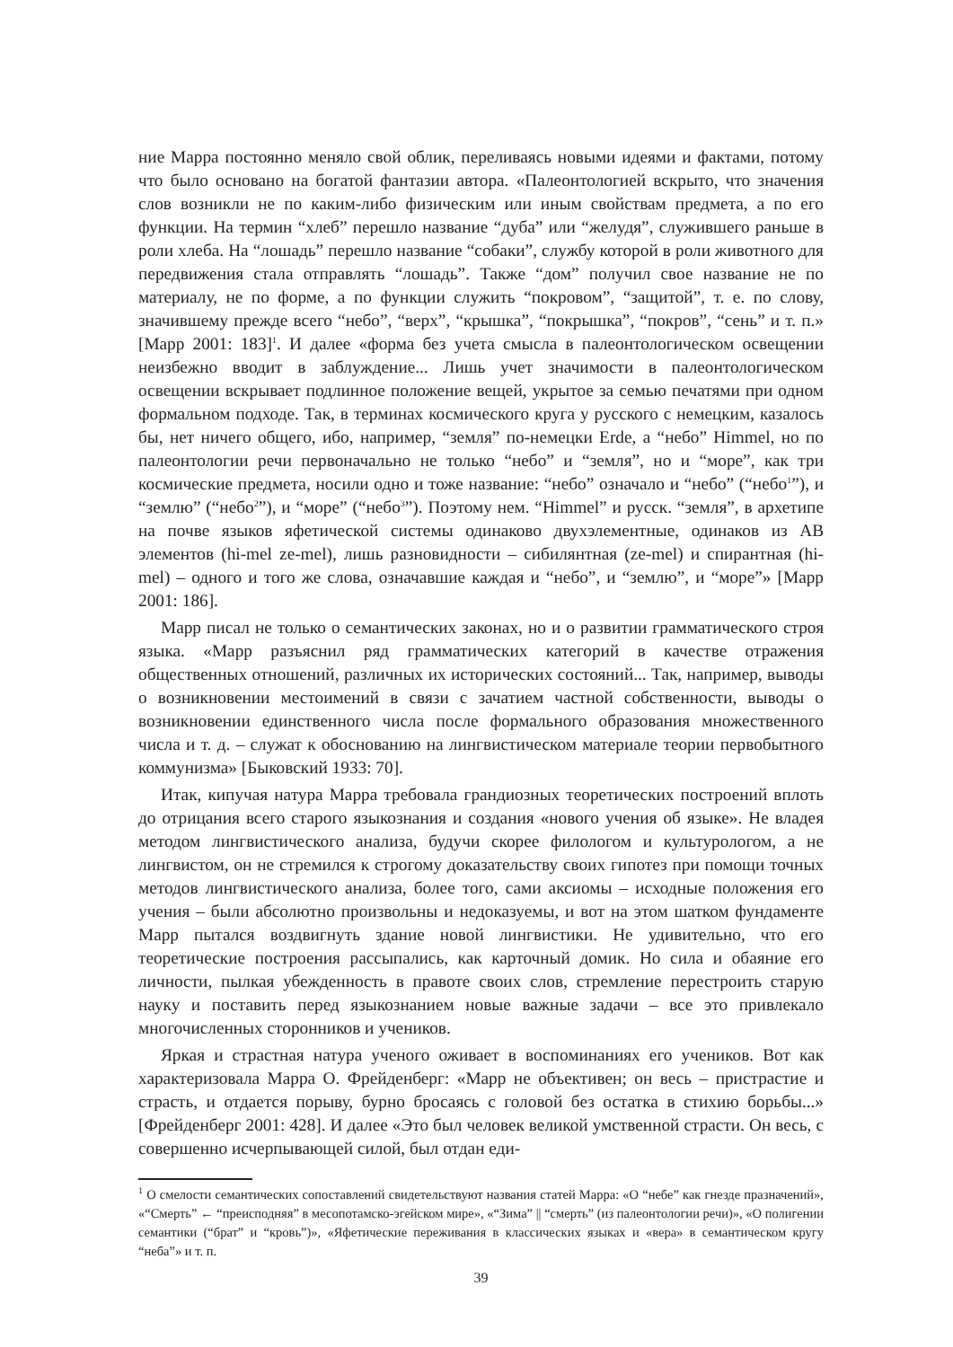ние Марра постоянно меняло свой облик, переливаясь новыми идеями и фактами, потому что было основано на богатой фантазии автора. «Палеонтологией вскрыто, что значения слов возникли не по каким-либо физическим или иным свойствам предмета, а по его функции. На термин “хлеб” перешло название “дуба” или “желудя”, служившего раньше в роли хлеба. На “лошадь” перешло название “собаки”, службу которой в роли животного для передвижения стала отправлять “лошадь”. Также “дом” получил свое название не по материалу, не по форме, а по функции служить “покровом”, “защитой”, т. е. по слову, значившему прежде всего “небо”, “верх”, “крышка”, “покрышка”, “покров”, “сень” и т. п.» [Марр 2001: 183]<sup>1</sup>. И далее «форма без учета смысла в палеонтологическом освещении неизбежно вводит в заблуждение... Лишь учет значимости в палеонтологическом освещении вскрывает подлинное положение вещей, укрытое за семью печатями при одном формальном подходе. Так, в терминах космического круга у русского с немецким, казалось бы, нет ничего общего, ибо, например, “земля” по-немецки Erde, а “небо” Himmel, но по палеонтологии речи первоначально не только “небо” и “земля”, но и “море”, как три космические предмета, носили одно и тоже название: “небо” означало и “небо” (“небо<sup>1</sup>”), и “землю” (“небо<sup>2</sup>”), и “море” (“небо<sup>3</sup>”). Поэтому нем. “Himmel” и русск. “земля”, в архетипе на почве языков яфетической системы одинаково двухэлементные, одинаков из AB элементов (hi-mel ze-mel), лишь разновидности – сибилянтная (ze-mel) и спирантная (hi-mel) – одного и того же слова, означавшие каждая и “небо”, и “землю”, и “море”» [Марр 2001: 186].
Марр писал не только о семантических законах, но и о развитии грамматического строя языка. «Марр разъяснил ряд грамматических категорий в качестве отражения общественных отношений, различных их исторических состояний... Так, например, выводы о возникновении местоимений в связи с зачатием частной собственности, выводы о возникновении единственного числа после формального образования множественного числа и т. д. – служат к обоснованию на лингвистическом материале теории первобытного коммунизма» [Быковский 1933: 70].
Итак, кипучая натура Марра требовала грандиозных теоретических построений вплоть до отрицания всего старого языкознания и создания «нового учения об языке». Не владея методом лингвистического анализа, будучи скорее филологом и культурологом, а не лингвистом, он не стремился к строгому доказательству своих гипотез при помощи точных методов лингвистического анализа, более того, сами аксиомы – исходные положения его учения – были абсолютно произвольны и недоказуемы, и вот на этом шатком фундаменте Марр пытался воздвигнуть здание новой лингвистики. Не удивительно, что его теоретические построения рассыпались, как карточный домик. Но сила и обаяние его личности, пылкая убежденность в правоте своих слов, стремление перестроить старую науку и поставить перед языкознанием новые важные задачи – все это привлекало многочисленных сторонников и учеников.
Яркая и страстная натура ученого оживает в воспоминаниях его учеников. Вот как характеризовала Марра О. Фрейденберг: «Марр не объективен; он весь – пристрастие и страсть, и отдается порыву, бурно бросаясь с головой без остатка в стихию борьбы...» [Фрейденберг 2001: 428]. И далее «Это был человек великой умственной страсти. Он весь, с совершенно исчерпывающей силой, был отдан еди-
<sup>1</sup> О смелости семантических сопоставлений свидетельствуют названия статей Марра: «О “небе” как гнезде празначений», «“Смерть” ← “преисподняя” в месопотамско-эгейском мире», «“Зима” || “смерть” (из палеонтологии речи)», «О полигении семантики (“брат” и “кровь”)», «Яфетические переживания в классических языках и «вера» в семантическом кругу “неба”» и т. п.
39